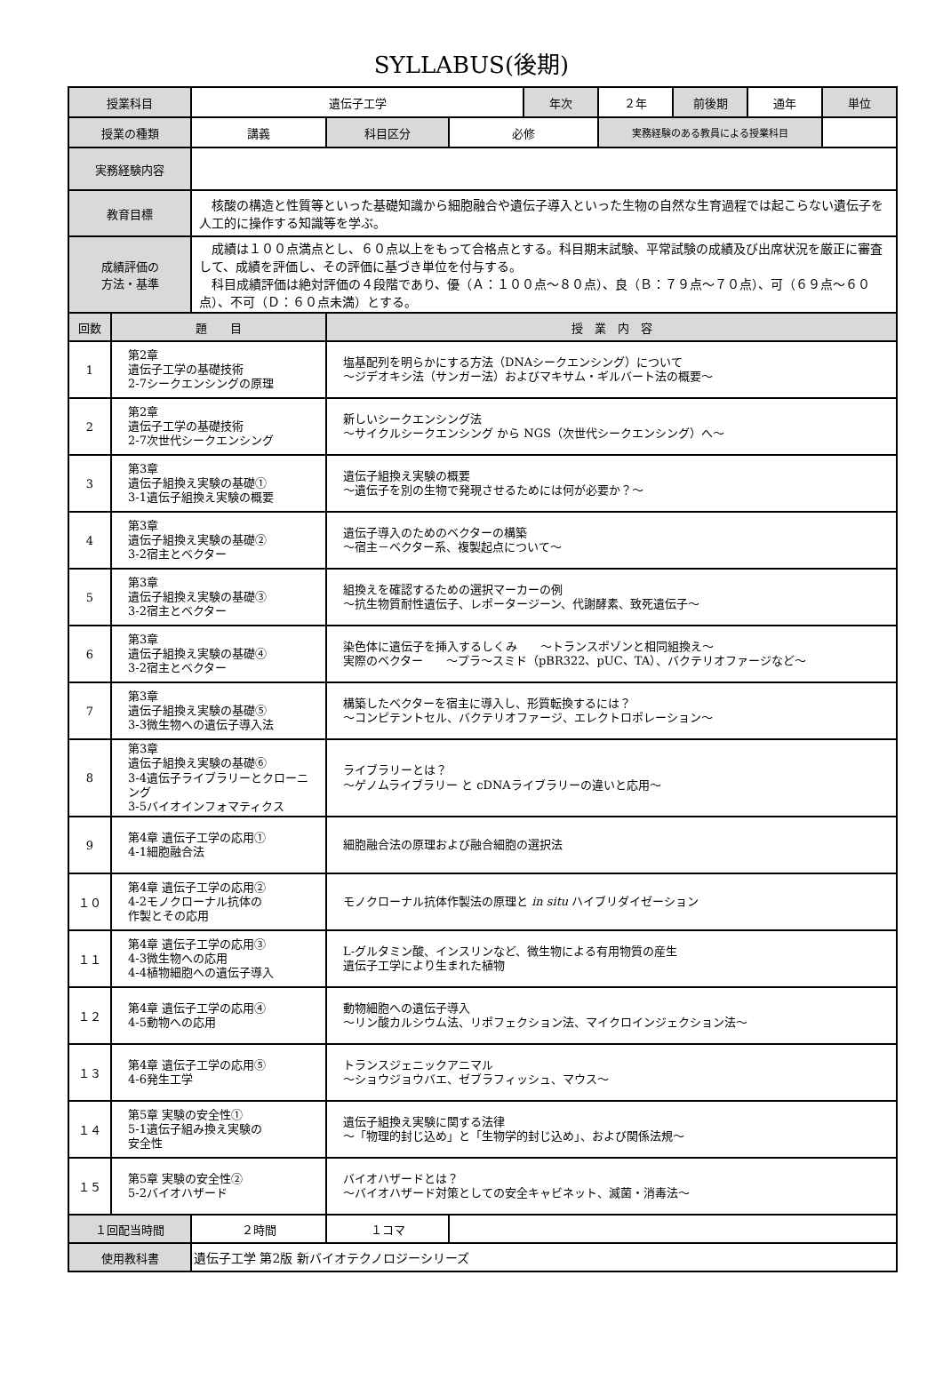SYLLABUS(後期)
| 授業科目 | | 遺伝子工学 | | | 年次 | ２年 | 前後期 | 通年 | 単位 |
| 授業の種類 | | 講義 | 科目区分 | 必修 | | 実務経験のある教員による授業科目 | | | |
| 実務経験内容 | | | | | | | | | |
| 教育目標 | | 核酸の構造と性質等といった基礎知識から細胞融合や遺伝子導入といった生物の自然な生育過程では起こらない遺伝子を人工的に操作する知識等を学ぶ。 | | | | | | | |
| 成績評価の 方法・基準 | | 成績は１００点満点とし、６０点以上をもって合格点とする。科目期末試験、平常試験の成績及び出席状況を厳正に審査して、成績を評価し、その評価に基づき単位を付与する。 科目成績評価は絶対評価の４段階であり、優（Ａ：１００点～８０点）、良（Ｂ：７９点～７０点）、可（６９点～６０点）、不可（Ｄ：６０点未満）とする。 | | | | | | | |
| 回数 | 題 目 | | 授 業 内 容 | | | | | | |
| 1 | 第2章 遺伝子工学の基礎技術 2-7シークエンシングの原理 | | 塩基配列を明らかにする方法（DNAシークエンシング）について ～ジデオキシ法（サンガー法）およびマキサム・ギルバート法の概要～ | | | | | | |
| 2 | 第2章 遺伝子工学の基礎技術 2-7次世代シークエンシング | | 新しいシークエンシング法 ～サイクルシークエンシング から NGS（次世代シークエンシング）へ～ | | | | | | |
| 3 | 第3章 遺伝子組換え実験の基礎① 3-1遺伝子組換え実験の概要 | | 遺伝子組換え実験の概要 ～遺伝子を別の生物で発現させるためには何が必要か？～ | | | | | | |
| 4 | 第3章 遺伝子組換え実験の基礎② 3-2宿主とベクター | | 遺伝子導入のためのベクターの構築 ～宿主－ベクター系、複製起点について～ | | | | | | |
| 5 | 第3章 遺伝子組換え実験の基礎③ 3-2宿主とベクター | | 組換えを確認するための選択マーカーの例 ～抗生物質耐性遺伝子、レポータージーン、代謝酵素、致死遺伝子～ | | | | | | |
| 6 | 第3章 遺伝子組換え実験の基礎④ 3-2宿主とベクター | | 染色体に遺伝子を挿入するしくみ ～トランスポゾンと相同組換え～ 実際のベクター ～プラ～スミド（pBR322、pUC、TA）、バクテリオファージなど～ | | | | | | |
| 7 | 第3章 遺伝子組換え実験の基礎⑤ 3-3微生物への遺伝子導入法 | | 構築したベクターを宿主に導入し、形質転換するには？ ～コンピテントセル、バクテリオファージ、エレクトロポレーション～ | | | | | | |
| 8 | 第3章 遺伝子組換え実験の基礎⑥ 3-4遺伝子ライブラリーとクローニング 3-5バイオインフォマティクス | | ライブラリーとは？ ～ゲノムライブラリー と cDNAライブラリーの違いと応用～ | | | | | | |
| 9 | 第4章 遺伝子工学の応用① 4-1細胞融合法 | | 細胞融合法の原理および融合細胞の選択法 | | | | | | |
| １０ | 第4章 遺伝子工学の応用② 4-2モノクローナル抗体の 作製とその応用 | | モノクローナル抗体作製法の原理と in situ ハイブリダイゼーション | | | | | | |
| １１ | 第4章 遺伝子工学の応用③ 4-3微生物への応用 4-4植物細胞への遺伝子導入 | | L-グルタミン酸、インスリンなど、微生物による有用物質の産生 遺伝子工学により生まれた植物 | | | | | | |
| １２ | 第4章 遺伝子工学の応用④ 4-5動物への応用 | | 動物細胞への遺伝子導入 ～リン酸カルシウム法、リポフェクション法、マイクロインジェクション法～ | | | | | | |
| １３ | 第4章 遺伝子工学の応用⑤ 4-6発生工学 | | トランスジェニックアニマル ～ショウジョウバエ、ゼブラフィッシュ、マウス～ | | | | | | |
| １４ | 第5章 実験の安全性① 5-1遺伝子組み換え実験の 安全性 | | 遺伝子組換え実験に関する法律 ～「物理的封じ込め」と「生物学的封じ込め」、および関係法規～ | | | | | | |
| １５ | 第5章 実験の安全性② 5-2バイオハザード | | バイオハザードとは？ ～バイオハザード対策としての安全キャビネット、滅菌・消毒法～ | | | | | | |
| １回配当時間 | | ２時間 | １コマ | | | | | | |
| 使用教科書 | | 遺伝子工学 第2版 新バイオテクノロジーシリーズ | | | | | | | |